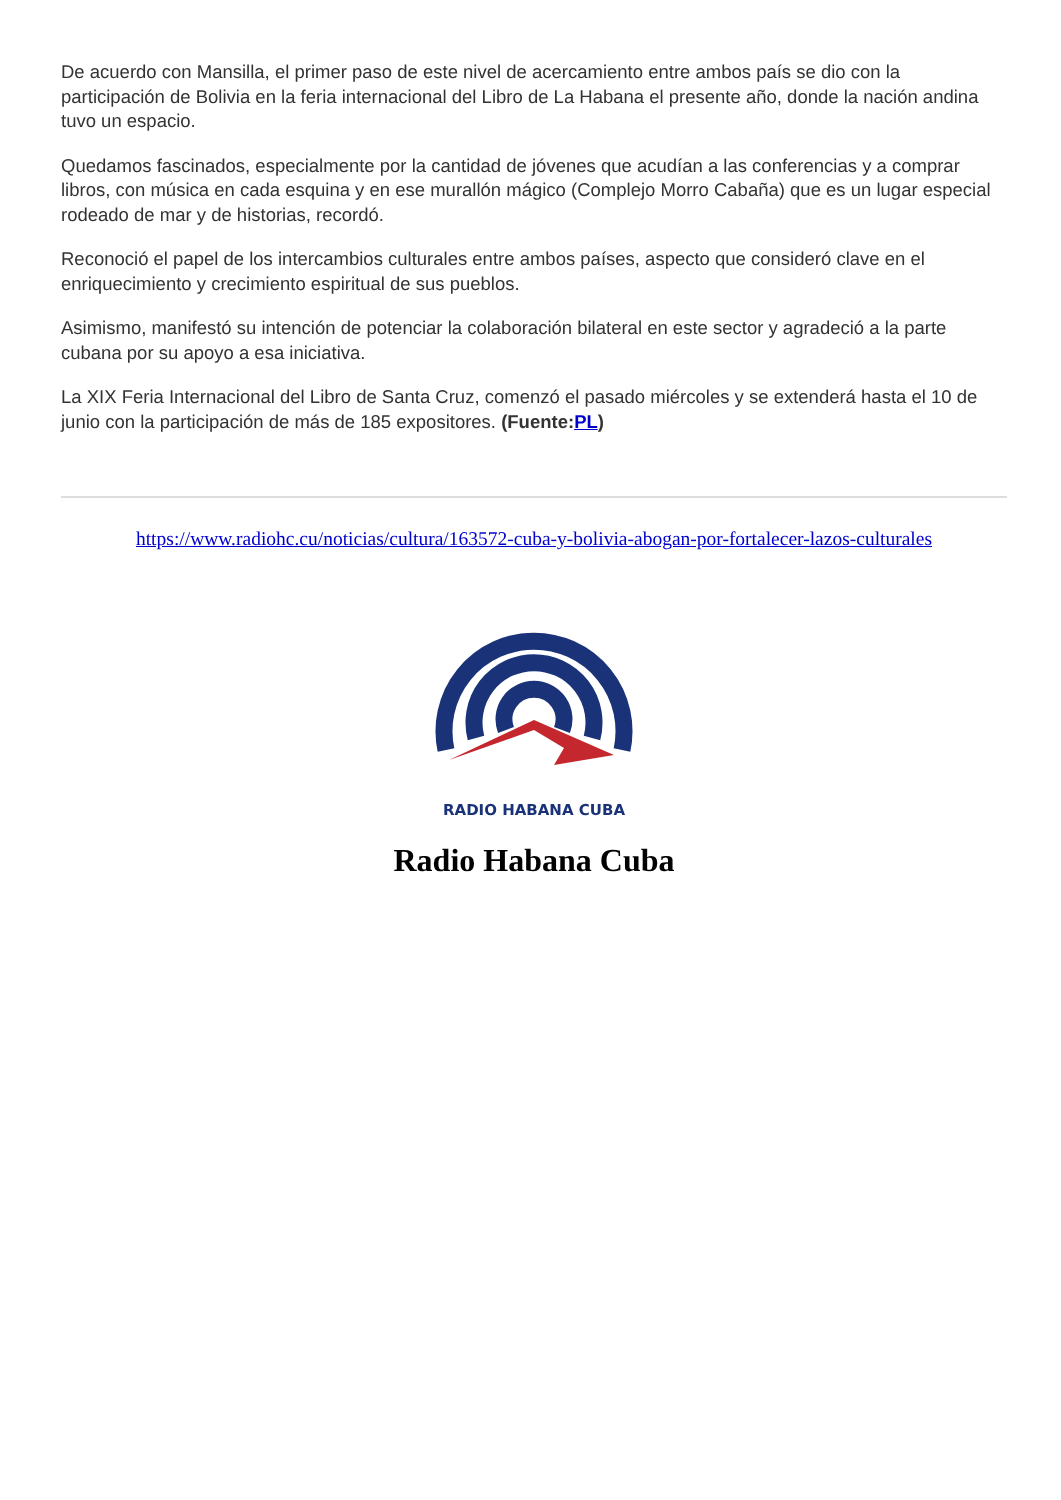De acuerdo con Mansilla, el primer paso de este nivel de acercamiento entre ambos país se dio con la participación de Bolivia en la feria internacional del Libro de La Habana el presente año, donde la nación andina tuvo un espacio.
Quedamos fascinados, especialmente por la cantidad de jóvenes que acudían a las conferencias y a comprar libros, con música en cada esquina y en ese murallón mágico (Complejo Morro Cabaña) que es un lugar especial rodeado de mar y de historias, recordó.
Reconoció el papel de los intercambios culturales entre ambos países, aspecto que consideró clave en el enriquecimiento y crecimiento espiritual de sus pueblos.
Asimismo, manifestó su intención de potenciar la colaboración bilateral en este sector y agradeció a la parte cubana por su apoyo a esa iniciativa.
La XIX Feria Internacional del Libro de Santa Cruz, comenzó el pasado miércoles y se extenderá hasta el 10 de junio con la participación de más de 185 expositores. (Fuente:PL)
https://www.radiohc.cu/noticias/cultura/163572-cuba-y-bolivia-abogan-por-fortalecer-lazos-culturales
RADIO HABANA CUBA
Radio Habana Cuba